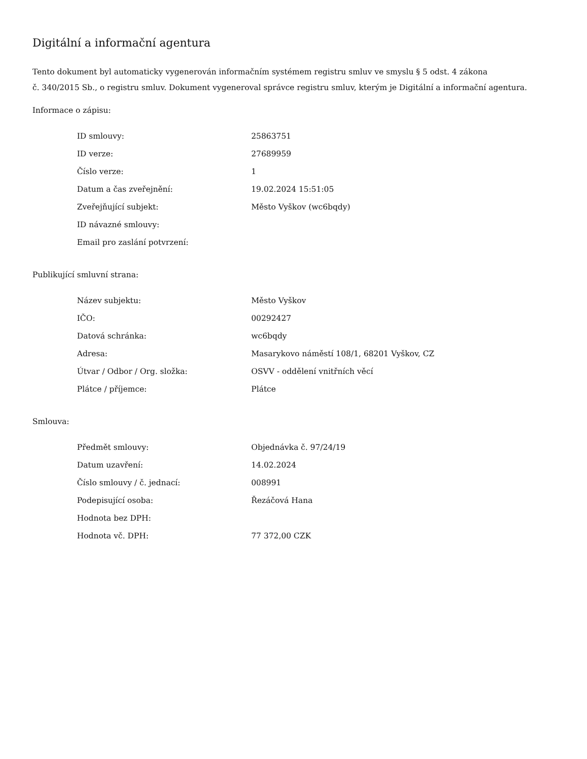Digitální a informační agentura
Tento dokument byl automaticky vygenerován informačním systémem registru smluv ve smyslu § 5 odst. 4 zákona
č. 340/2015 Sb., o registru smluv. Dokument vygeneroval správce registru smluv, kterým je Digitální a informační agentura.
Informace o zápisu:
| ID smlouvy: | 25863751 |
| ID verze: | 27689959 |
| Číslo verze: | 1 |
| Datum a čas zveřejnění: | 19.02.2024 15:51:05 |
| Zveřejňující subjekt: | Město Vyškov (wc6bqdy) |
| ID návazné smlouvy: | |
| Email pro zaslání potvrzení: | |
Publikující smluvní strana:
| Název subjektu: | Město Vyškov |
| IČO: | 00292427 |
| Datová schránka: | wc6bqdy |
| Adresa: | Masarykovo náměstí 108/1, 68201 Vyškov, CZ |
| Útvar / Odbor / Org. složka: | OSVV - oddělení vnitřních věcí |
| Plátce / příjemce: | Plátce |
Smlouva:
| Předmět smlouvy: | Objednávka č. 97/24/19 |
| Datum uzavření: | 14.02.2024 |
| Číslo smlouvy / č. jednací: | 008991 |
| Podepisující osoba: | Řezáčová Hana |
| Hodnota bez DPH: | |
| Hodnota vč. DPH: | 77 372,00 CZK |